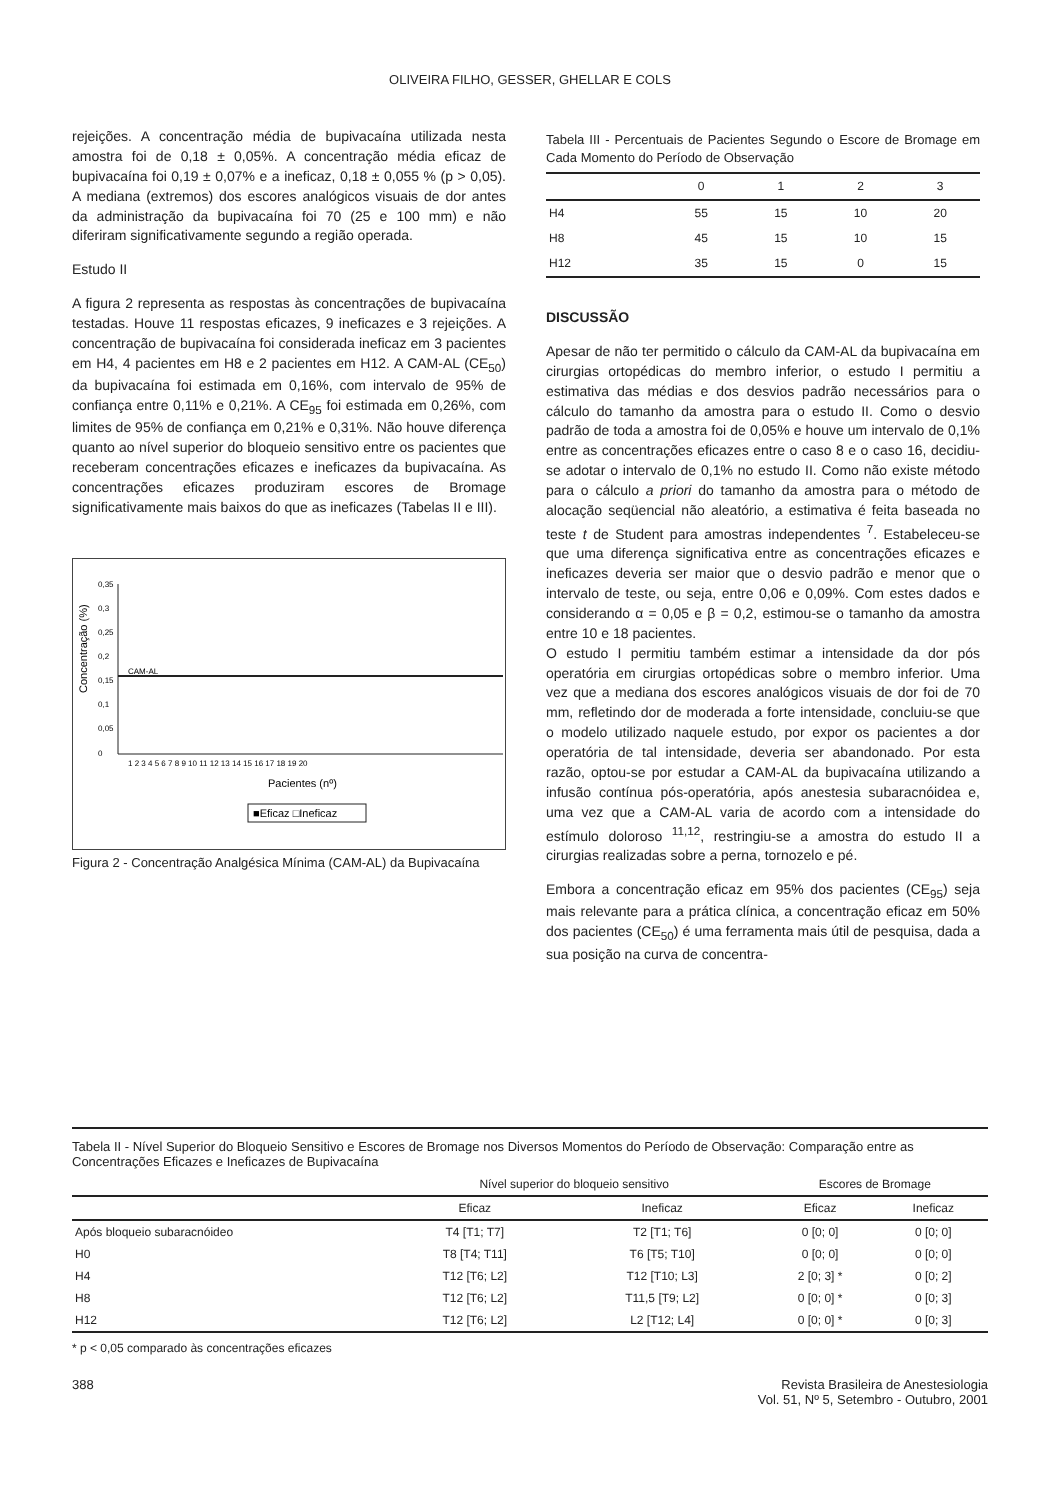OLIVEIRA FILHO, GESSER, GHELLAR E COLS
rejeições. A concentração média de bupivacaína utilizada nesta amostra foi de 0,18 ± 0,05%. A concentração média eficaz de bupivacaína foi 0,19 ± 0,07% e a ineficaz, 0,18 ± 0,055 % (p > 0,05). A mediana (extremos) dos escores analógicos visuais de dor antes da administração da bupivacaína foi 70 (25 e 100 mm) e não diferiram significativamente segundo a região operada.
Estudo II
A figura 2 representa as respostas às concentrações de bupivacaína testadas. Houve 11 respostas eficazes, 9 ineficazes e 3 rejeições. A concentração de bupivacaína foi considerada ineficaz em 3 pacientes em H4, 4 pacientes em H8 e 2 pacientes em H12. A CAM-AL (CE<sub>50</sub>) da bupivacaína foi estimada em 0,16%, com intervalo de 95% de confiança entre 0,11% e 0,21%. A CE<sub>95</sub> foi estimada em 0,26%, com limites de 95% de confiança em 0,21% e 0,31%. Não houve diferença quanto ao nível superior do bloqueio sensitivo entre os pacientes que receberam concentrações eficazes e ineficazes da bupivacaína. As concentrações eficazes produziram escores de Bromage significativamente mais baixos do que as ineficazes (Tabelas II e III).
Concentração (%)
0,35
0,3
0,25
0,2
0,15
0,1
0,05
0
CAM-AL
1 2 3 4 5 6 7 8 9 10 11 12 13 14 15 16 17 18 19 20
Pacientes (nº)
■Eficaz □Ineficaz
Figura 2 - Concentração Analgésica Mínima (CAM-AL) da Bupivacaína
Tabela III - Percentuais de Pacientes Segundo o Escore de Bromage em Cada Momento do Período de Observação
| | 0 | 1 | 2 | 3 |
| --- | --- | --- | --- | --- |
| H4 | 55 | 15 | 10 | 20 |
| H8 | 45 | 15 | 10 | 15 |
| H12 | 35 | 15 | 0 | 15 |
DISCUSSÃO
Apesar de não ter permitido o cálculo da CAM-AL da bupivacaína em cirurgias ortopédicas do membro inferior, o estudo I permitiu a estimativa das médias e dos desvios padrão necessários para o cálculo do tamanho da amostra para o estudo II. Como o desvio padrão de toda a amostra foi de 0,05% e houve um intervalo de 0,1% entre as concentrações eficazes entre o caso 8 e o caso 16, decidiu-se adotar o intervalo de 0,1% no estudo II. Como não existe método para o cálculo a priori do tamanho da amostra para o método de alocação seqüencial não aleatório, a estimativa é feita baseada no teste t de Student para amostras independentes <sup>7</sup>. Estabeleceu-se que uma diferença significativa entre as concentrações eficazes e ineficazes deveria ser maior que o desvio padrão e menor que o intervalo de teste, ou seja, entre 0,06 e 0,09%. Com estes dados e considerando α = 0,05 e β = 0,2, estimou-se o tamanho da amostra entre 10 e 18 pacientes.
O estudo I permitiu também estimar a intensidade da dor pós operatória em cirurgias ortopédicas sobre o membro inferior. Uma vez que a mediana dos escores analógicos visuais de dor foi de 70 mm, refletindo dor de moderada a forte intensidade, concluiu-se que o modelo utilizado naquele estudo, por expor os pacientes a dor operatória de tal intensidade, deveria ser abandonado. Por esta razão, optou-se por estudar a CAM-AL da bupivacaína utilizando a infusão contínua pós-operatória, após anestesia subaracnóidea e, uma vez que a CAM-AL varia de acordo com a intensidade do estímulo doloroso <sup>11,12</sup>, restringiu-se a amostra do estudo II a cirurgias realizadas sobre a perna, tornozelo e pé.
Embora a concentração eficaz em 95% dos pacientes (CE<sub>95</sub>) seja mais relevante para a prática clínica, a concentração eficaz em 50% dos pacientes (CE<sub>50</sub>) é uma ferramenta mais útil de pesquisa, dada a sua posição na curva de concentra-
Tabela II - Nível Superior do Bloqueio Sensitivo e Escores de Bromage nos Diversos Momentos do Período de Observação: Comparação entre as Concentrações Eficazes e Ineficazes de Bupivacaína
| | Nível superior do bloqueio sensitivo | | Escores de Bromage | |
| --- | --- | --- | --- | --- |
| | Eficaz | Ineficaz | Eficaz | Ineficaz |
| Após bloqueio subaracnóideo | T4 [T1; T7] | T2 [T1; T6] | 0 [0; 0] | 0 [0; 0] |
| H0 | T8 [T4; T11] | T6 [T5; T10] | 0 [0; 0] | 0 [0; 0] |
| H4 | T12 [T6; L2] | T12 [T10; L3] | 2 [0; 3] * | 0 [0; 2] |
| H8 | T12 [T6; L2] | T11,5 [T9; L2] | 0 [0; 0] * | 0 [0; 3] |
| H12 | T12 [T6; L2] | L2 [T12; L4] | 0 [0; 0] * | 0 [0; 3] |
* p < 0,05 comparado às concentrações eficazes
388 Revista Brasileira de Anestesiologia
Vol. 51, Nº 5, Setembro - Outubro, 2001